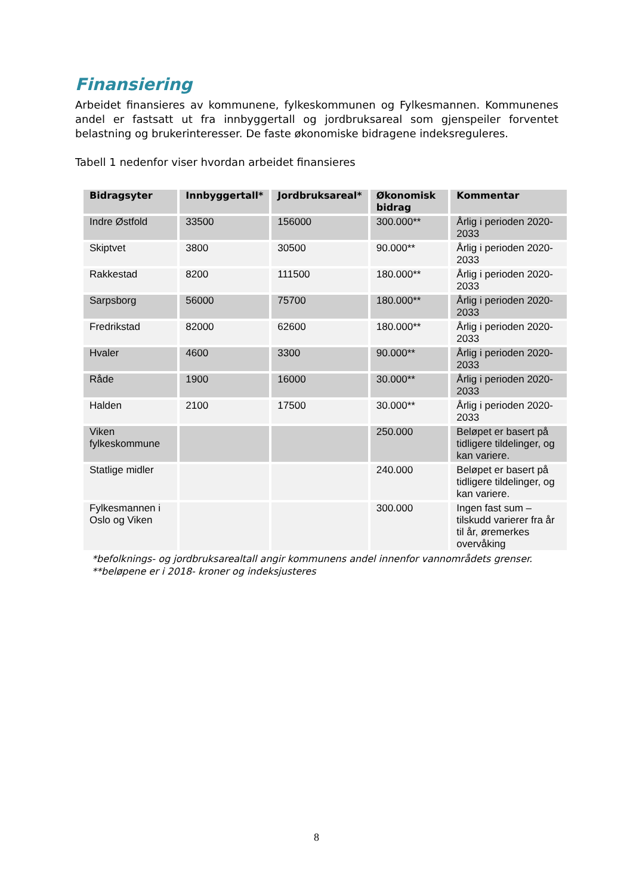Finansiering
Arbeidet finansieres av kommunene, fylkeskommunen og Fylkesmannen. Kommunenes andel er fastsatt ut fra innbyggertall og jordbruksareal som gjenspeiler forventet belastning og brukerinteresser. De faste økonomiske bidragene indeksreguleres.
Tabell 1 nedenfor viser hvordan arbeidet finansieres
| Bidragsyter | Innbyggertall* | Jordbruksareal* | Økonomisk bidrag | Kommentar |
| --- | --- | --- | --- | --- |
| Indre Østfold | 33500 | 156000 | 300.000** | Årlig i perioden 2020-2033 |
| Skiptvet | 3800 | 30500 | 90.000** | Årlig i perioden 2020-2033 |
| Rakkestad | 8200 | 111500 | 180.000** | Årlig i perioden 2020-2033 |
| Sarpsborg | 56000 | 75700 | 180.000** | Årlig i perioden 2020-2033 |
| Fredrikstad | 82000 | 62600 | 180.000** | Årlig i perioden 2020-2033 |
| Hvaler | 4600 | 3300 | 90.000** | Årlig i perioden 2020-2033 |
| Råde | 1900 | 16000 | 30.000** | Årlig i perioden 2020-2033 |
| Halden | 2100 | 17500 | 30.000** | Årlig i perioden 2020-2033 |
| Viken fylkeskommune | | | 250.000 | Beløpet er basert på tidligere tildelinger, og kan variere. |
| Statlige midler | | | 240.000 | Beløpet er basert på tidligere tildelinger, og kan variere. |
| Fylkesmannen i Oslo og Viken | | | 300.000 | Ingen fast sum – tilskudd varierer fra år til år, øremerkes overvåking |
*befolknings- og jordbruksarealtall angir kommunens andel innenfor vannområdets grenser.
**beløpene er i 2018- kroner og indeksjusteres
8